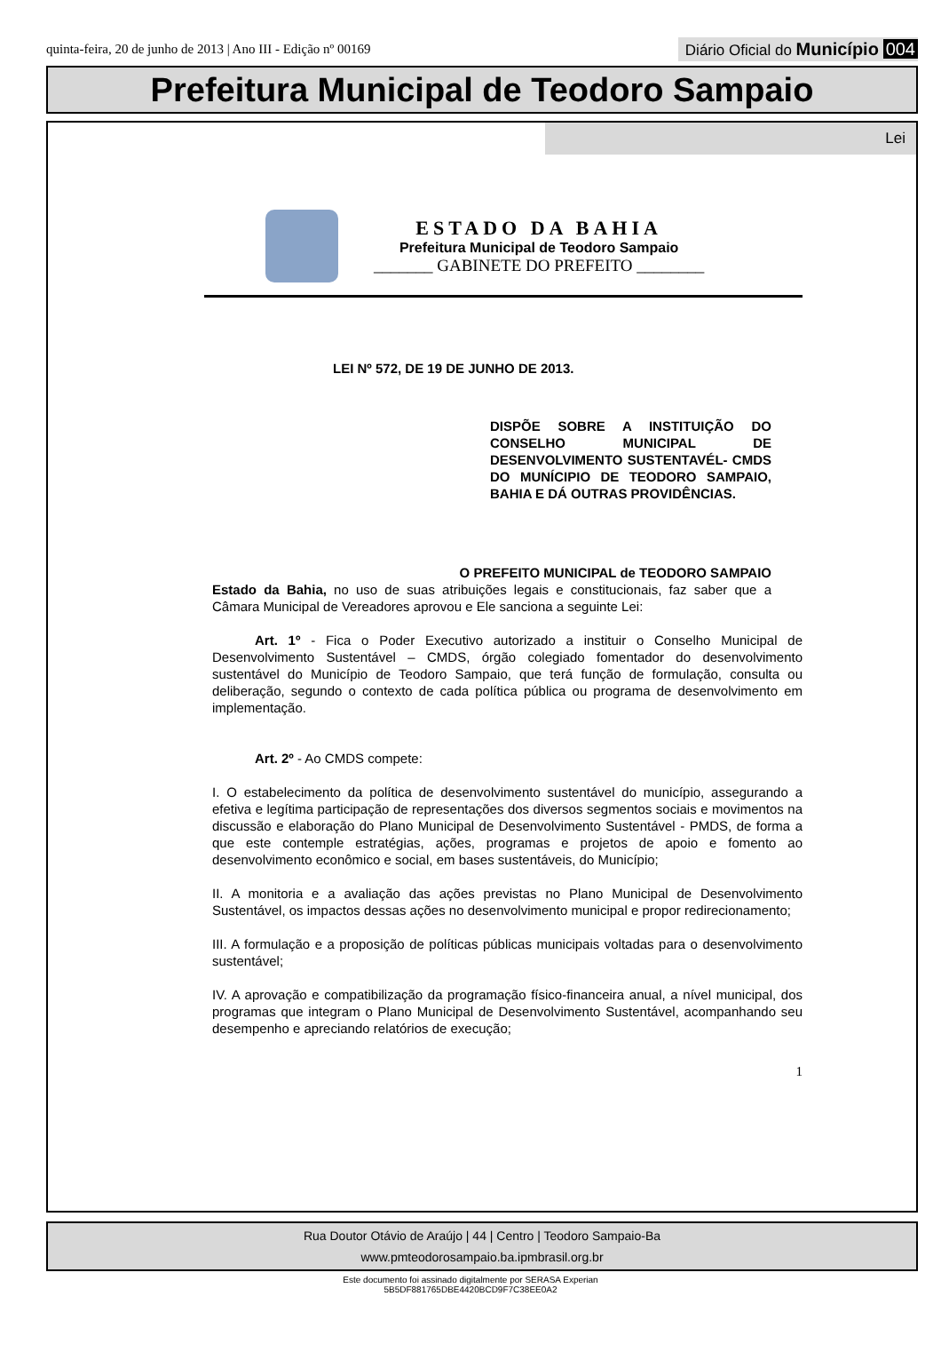quinta-feira, 20 de junho de 2013 | Ano III - Edição nº 00169
Diário Oficial do Município 004
Prefeitura Municipal de Teodoro Sampaio
Lei
ESTADO DA BAHIA
Prefeitura Municipal de Teodoro Sampaio
_______ GABINETE DO PREFEITO ________
LEI Nº 572, DE 19 DE JUNHO DE 2013.
DISPÕE SOBRE A INSTITUIÇÃO DO CONSELHO MUNICIPAL DE DESENVOLVIMENTO SUSTENTAVÉL- CMDS DO MUNÍCIPIO DE TEODORO SAMPAIO, BAHIA E DÁ OUTRAS PROVIDÊNCIAS.
O PREFEITO MUNICIPAL de TEODORO SAMPAIO
Estado da Bahia, no uso de suas atribuições legais e constitucionais, faz saber que a Câmara Municipal de Vereadores aprovou e Ele sanciona a seguinte Lei:
Art. 1º - Fica o Poder Executivo autorizado a instituir o Conselho Municipal de Desenvolvimento Sustentável – CMDS, órgão colegiado fomentador do desenvolvimento sustentável do Município de Teodoro Sampaio, que terá função de formulação, consulta ou deliberação, segundo o contexto de cada política pública ou programa de desenvolvimento em implementação.
Art. 2º - Ao CMDS compete:
I. O estabelecimento da política de desenvolvimento sustentável do município, assegurando a efetiva e legítima participação de representações dos diversos segmentos sociais e movimentos na discussão e elaboração do Plano Municipal de Desenvolvimento Sustentável - PMDS, de forma a que este contemple estratégias, ações, programas e projetos de apoio e fomento ao desenvolvimento econômico e social, em bases sustentáveis, do Município;
II. A monitoria e a avaliação das ações previstas no Plano Municipal de Desenvolvimento Sustentável, os impactos dessas ações no desenvolvimento municipal e propor redirecionamento;
III. A formulação e a proposição de políticas públicas municipais voltadas para o desenvolvimento sustentável;
IV. A aprovação e compatibilização da programação físico-financeira anual, a nível municipal, dos programas que integram o Plano Municipal de Desenvolvimento Sustentável, acompanhando seu desempenho e apreciando relatórios de execução;
1
Rua Doutor Otávio de Araújo | 44 | Centro | Teodoro Sampaio-Ba
www.pmteodorosampaio.ba.ipmbrasil.org.br
Este documento foi assinado digitalmente por SERASA Experian
5B5DF881765DBE4420BCD9F7C38EE0A2